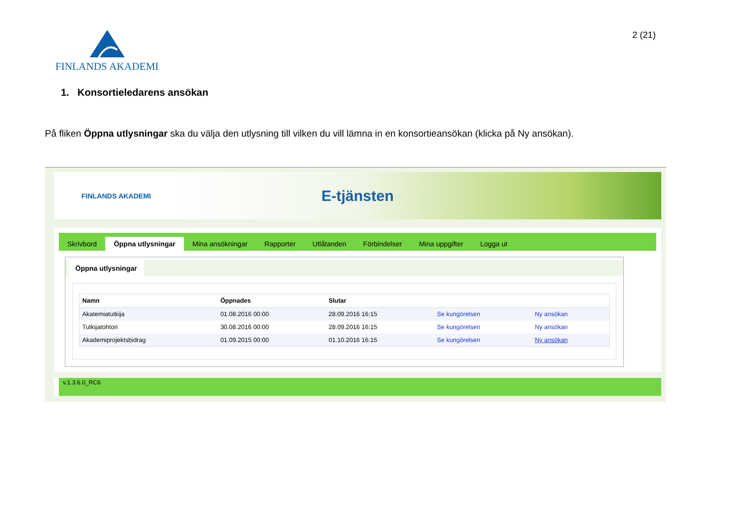FINLANDS AKADEMI
2 (21)
1. Konsortieledarens ansökan
På fliken Öppna utlysningar ska du välja den utlysning till vilken du vill lämna in en konsortieansökan (klicka på Ny ansökan).
FINLANDS AKADEMI
E-tjänsten
Skrivbord Öppna utlysningar Mina ansökningar Rapporter Utlåtanden Förbindelser Mina uppgifter Logga ut
Öppna utlysningar
| Namn | Öppnades | Slutar | | |
| --- | --- | --- | --- | --- |
| Akatemiatutkija | 01.08.2016 00:00 | 28.09.2016 16:15 | Se kungörelsen | Ny ansökan |
| Tutkijatohtori | 30.08.2016 00:00 | 28.09.2016 16:15 | Se kungörelsen | Ny ansökan |
| Akademiprojektsbidrag | 01.09.2015 00:00 | 01.10.2016 16:15 | Se kungörelsen | Ny ansökan |
v.1.3.6.0_RC6